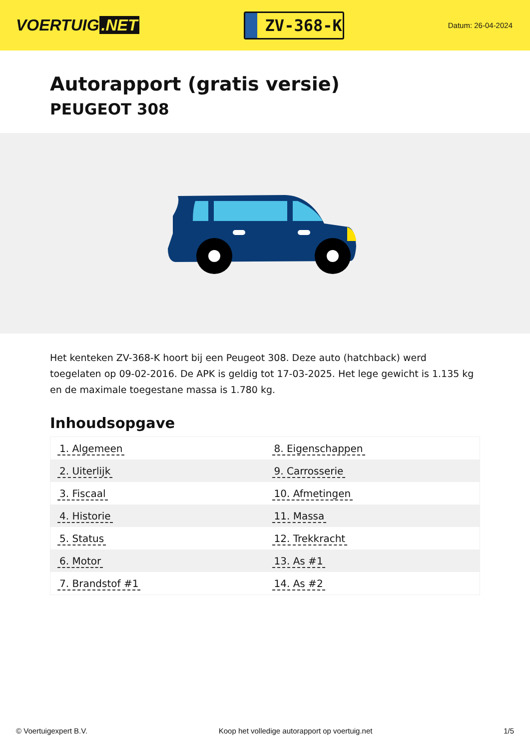VOERTUIG.NET
ZV-368-K
Datum: 26-04-2024
Autorapport (gratis versie)
PEUGEOT 308
Het kenteken ZV-368-K hoort bij een Peugeot 308. Deze auto (hatchback) werd toegelaten op 09-02-2016. De APK is geldig tot 17-03-2025. Het lege gewicht is 1.135 kg en de maximale toegestane massa is 1.780 kg.
Inhoudsopgave
| 1. Algemeen | 8. Eigenschappen |
| 2. Uiterlijk | 9. Carrosserie |
| 3. Fiscaal | 10. Afmetingen |
| 4. Historie | 11. Massa |
| 5. Status | 12. Trekkracht |
| 6. Motor | 13. As #1 |
| 7. Brandstof #1 | 14. As #2 |
© Voertuigexpert B.V. Koop het volledige autorapport op voertuig.net 1/5